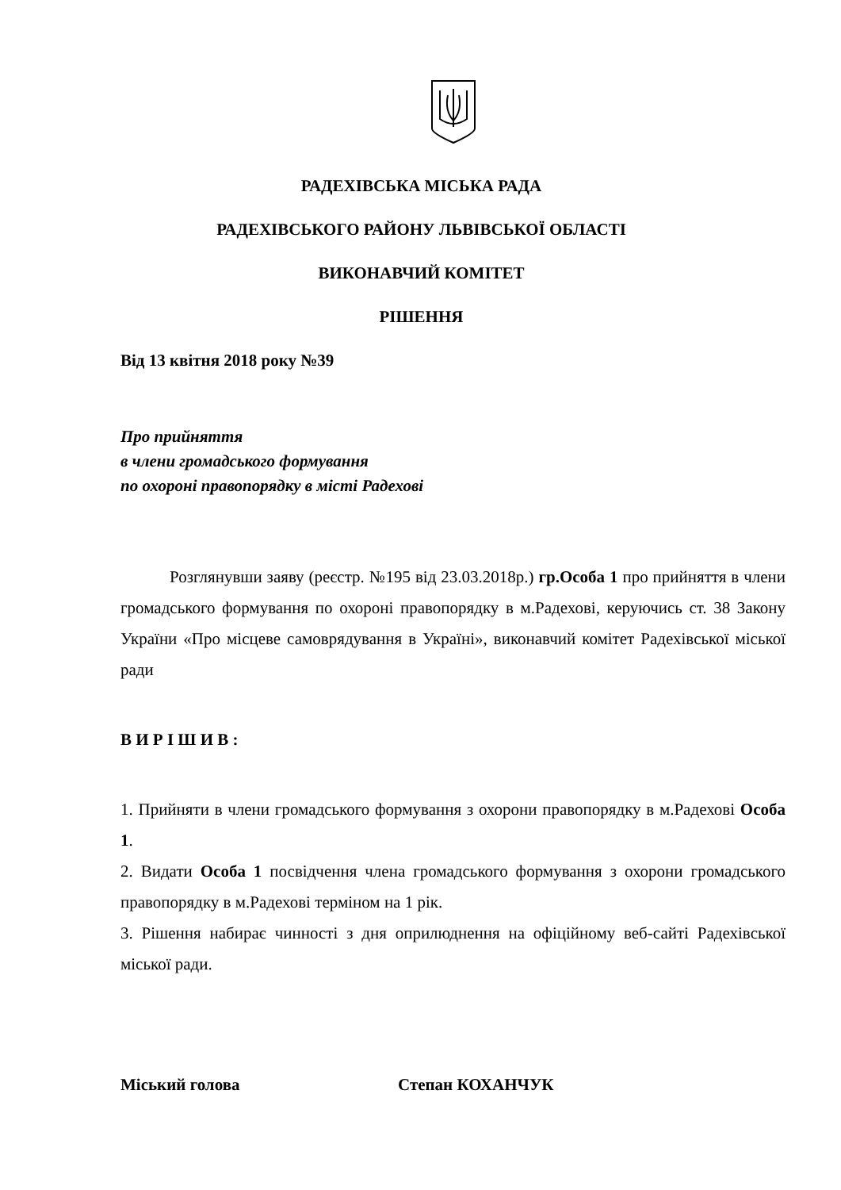РАДЕХІВСЬКА МІСЬКА РАДА
РАДЕХІВСЬКОГО РАЙОНУ ЛЬВІВСЬКОЇ ОБЛАСТІ
ВИКОНАВЧИЙ КОМІТЕТ
РІШЕННЯ
Від 13 квітня 2018 року №39
Про прийняття
в члени громадського формування
по охороні правопорядку в місті Радехові
Розглянувши заяву (реєстр. №195 від 23.03.2018р.) гр.Особа 1 про прийняття в члени громадського формування по охороні правопорядку в м.Радехові, керуючись ст. 38 Закону України «Про місцеве самоврядування в Україні», виконавчий комітет Радехівської міської ради
В И Р І Ш И В :
1. Прийняти в члени громадського формування з охорони правопорядку в м.Радехові Особа 1.
2. Видати Особа 1 посвідчення члена громадського формування з охорони громадського правопорядку в м.Радехові терміном на 1 рік.
3. Рішення набирає чинності з дня оприлюднення на офіційному веб-сайті Радехівської міської ради.
Міський голова Степан КОХАНЧУК